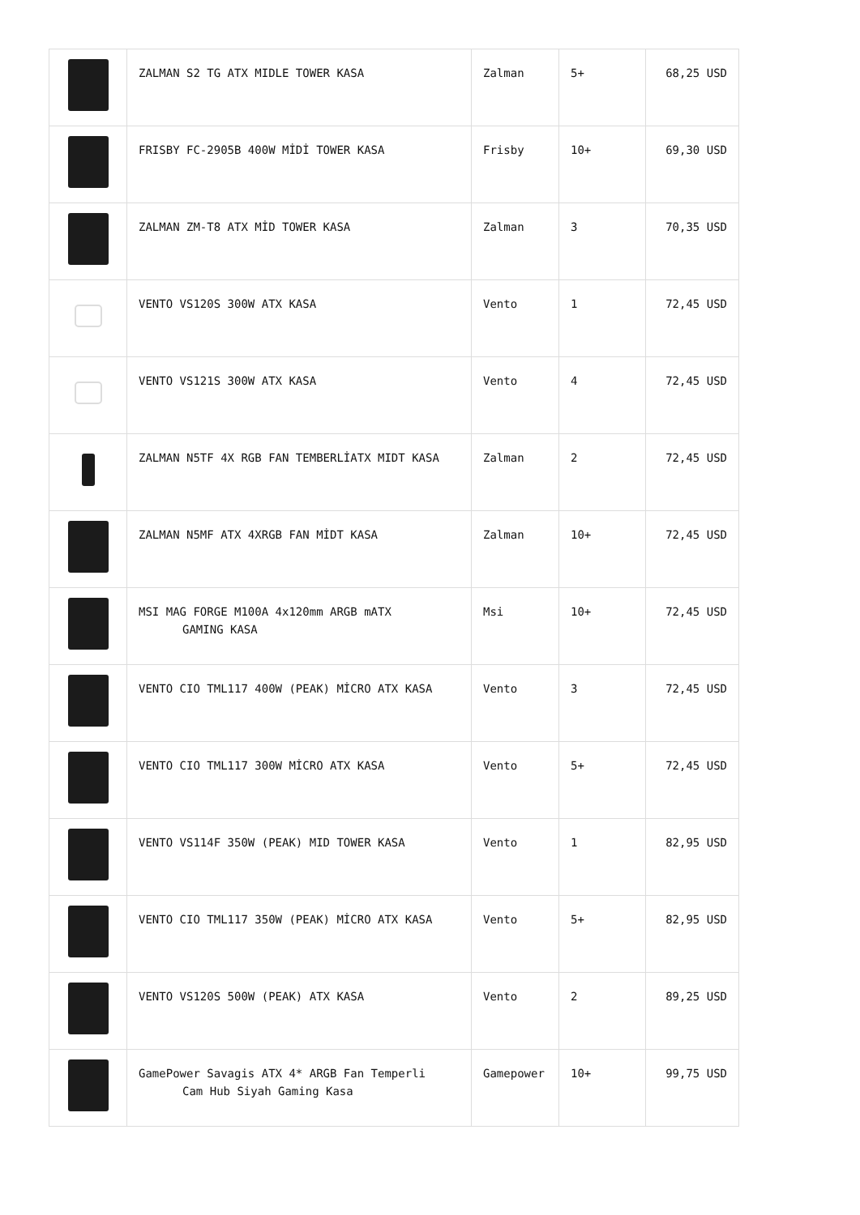| | ZALMAN S2 TG ATX MIDLE TOWER KASA | Zalman | 5+ | 68,25 USD |
| | FRISBY FC-2905B 400W MİDİ TOWER KASA | Frisby | 10+ | 69,30 USD |
| | ZALMAN ZM-T8 ATX MİD TOWER KASA | Zalman | 3 | 70,35 USD |
| | VENTO VS120S 300W ATX KASA | Vento | 1 | 72,45 USD |
| | VENTO VS121S 300W ATX KASA | Vento | 4 | 72,45 USD |
| | ZALMAN N5TF 4X RGB FAN TEMBERLİATX MIDT KASA | Zalman | 2 | 72,45 USD |
| | ZALMAN N5MF ATX 4XRGB FAN MİDT KASA | Zalman | 10+ | 72,45 USD |
| | MSI MAG FORGE M100A 4x120mm ARGB mATX GAMING KASA | Msi | 10+ | 72,45 USD |
| | VENTO CIO TML117 400W (PEAK) MİCRO ATX KASA | Vento | 3 | 72,45 USD |
| | VENTO CIO TML117 300W MİCRO ATX KASA | Vento | 5+ | 72,45 USD |
| | VENTO VS114F 350W (PEAK) MID TOWER KASA | Vento | 1 | 82,95 USD |
| | VENTO CIO TML117 350W (PEAK) MİCRO ATX KASA | Vento | 5+ | 82,95 USD |
| | VENTO VS120S 500W (PEAK) ATX KASA | Vento | 2 | 89,25 USD |
| | GamePower Savagis ATX 4* ARGB Fan Temperli Cam Hub Siyah Gaming Kasa | Gamepower | 10+ | 99,75 USD |